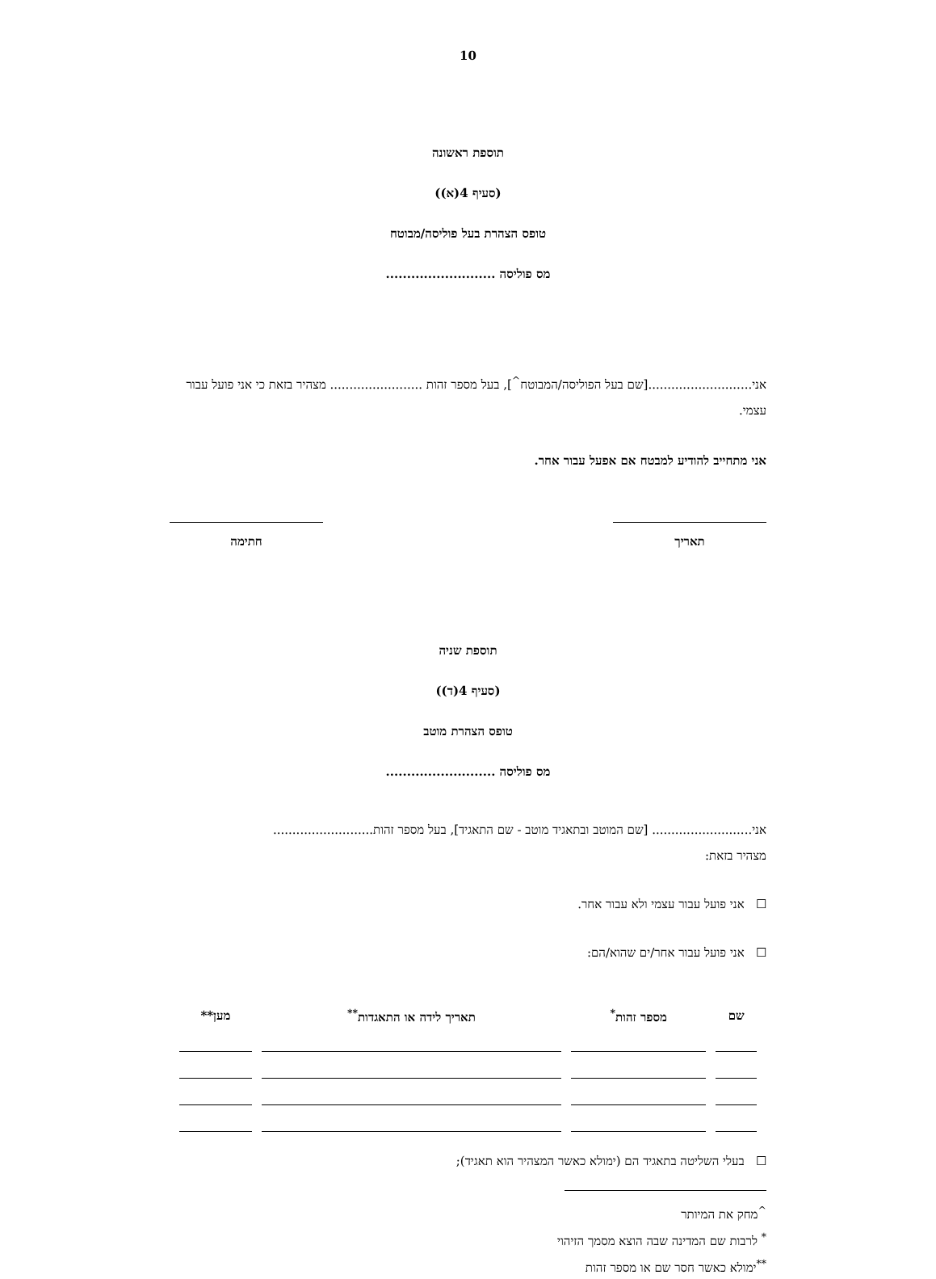10
תוספת ראשונה
(סעיף 4(א))
טופס הצהרת בעל פוליסה/מבוטח
מס פוליסה ..........................
אני...........................[שם בעל הפוליסה/המבוטח<sup>^</sup>], בעל מספר זהות ........................ מצהיר בזאת כי אני פועל עבור עצמי.
אני מתחייב להודיע למבטח אם אפעל עבור אחר.
תאריך חתימה
תוספת שניה
(סעיף 4(ד))
טופס הצהרת מוטב
מס פוליסה ..........................
אני.......................... [שם המוטב ובתאגיד מוטב - שם התאגיד], בעל מספר זהות..........................
מצהיר בזאת:
☐ אני פועל עבור עצמי ולא עבור אחר.
☐ אני פועל עבור אחר/ים שהוא/הם:
| שם | מספר זהות<sup>*</sup> | תאריך לידה או התאגדות<sup>**</sup> | מען** |
| --- | --- | --- | --- |
☐ בעלי השליטה בתאגיד הם (ימולא כאשר המצהיר הוא תאגיד);
<sup>^</sup>מחק את המיותר
<sup>*</sup> לרבות שם המדינה שבה הוצא מסמך הזיהוי
<sup>**</sup> ימולא כאשר חסר שם או מספר זהות